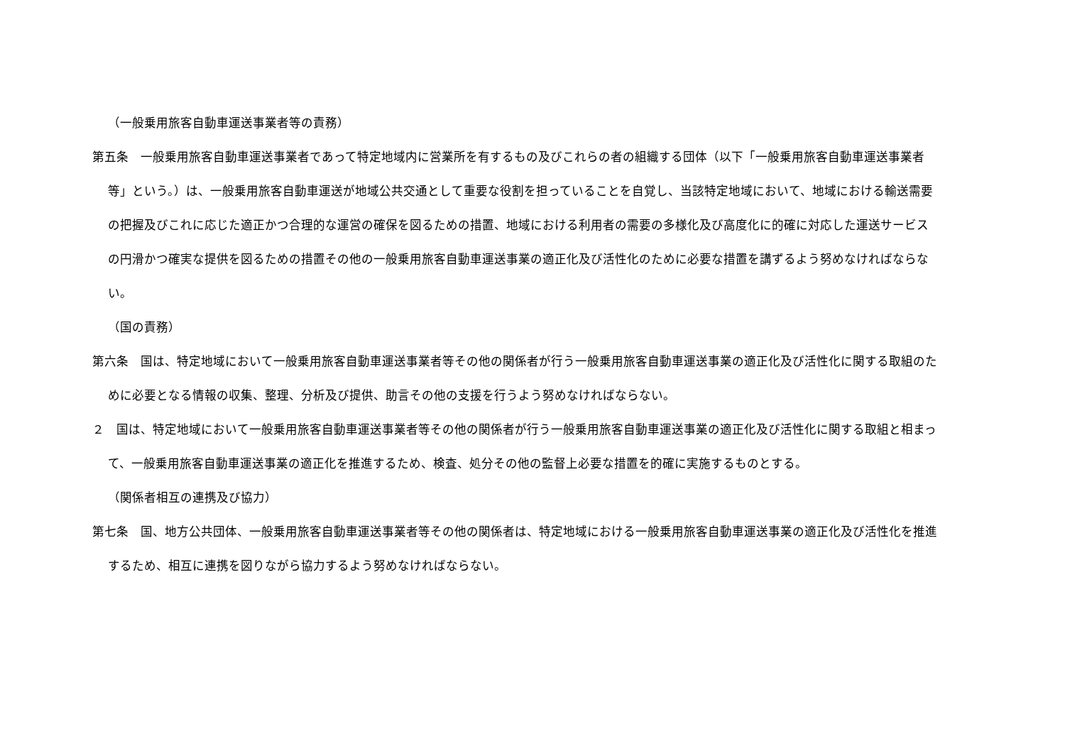（一般乗用旅客自動車運送事業者等の責務）
第五条　一般乗用旅客自動車運送事業者であって特定地域内に営業所を有するもの及びこれらの者の組織する団体（以下「一般乗用旅客自動車運送事業者等」という。）は、一般乗用旅客自動車運送が地域公共交通として重要な役割を担っていることを自覚し、当該特定地域において、地域における輸送需要の把握及びこれに応じた適正かつ合理的な運営の確保を図るための措置、地域における利用者の需要の多様化及び高度化に的確に対応した運送サービスの円滑かつ確実な提供を図るための措置その他の一般乗用旅客自動車運送事業の適正化及び活性化のために必要な措置を講ずるよう努めなければならない。
（国の責務）
第六条　国は、特定地域において一般乗用旅客自動車運送事業者等その他の関係者が行う一般乗用旅客自動車運送事業の適正化及び活性化に関する取組のために必要となる情報の収集、整理、分析及び提供、助言その他の支援を行うよう努めなければならない。
２　国は、特定地域において一般乗用旅客自動車運送事業者等その他の関係者が行う一般乗用旅客自動車運送事業の適正化及び活性化に関する取組と相まって、一般乗用旅客自動車運送事業の適正化を推進するため、検査、処分その他の監督上必要な措置を的確に実施するものとする。
（関係者相互の連携及び協力）
第七条　国、地方公共団体、一般乗用旅客自動車運送事業者等その他の関係者は、特定地域における一般乗用旅客自動車運送事業の適正化及び活性化を推進するため、相互に連携を図りながら協力するよう努めなければならない。